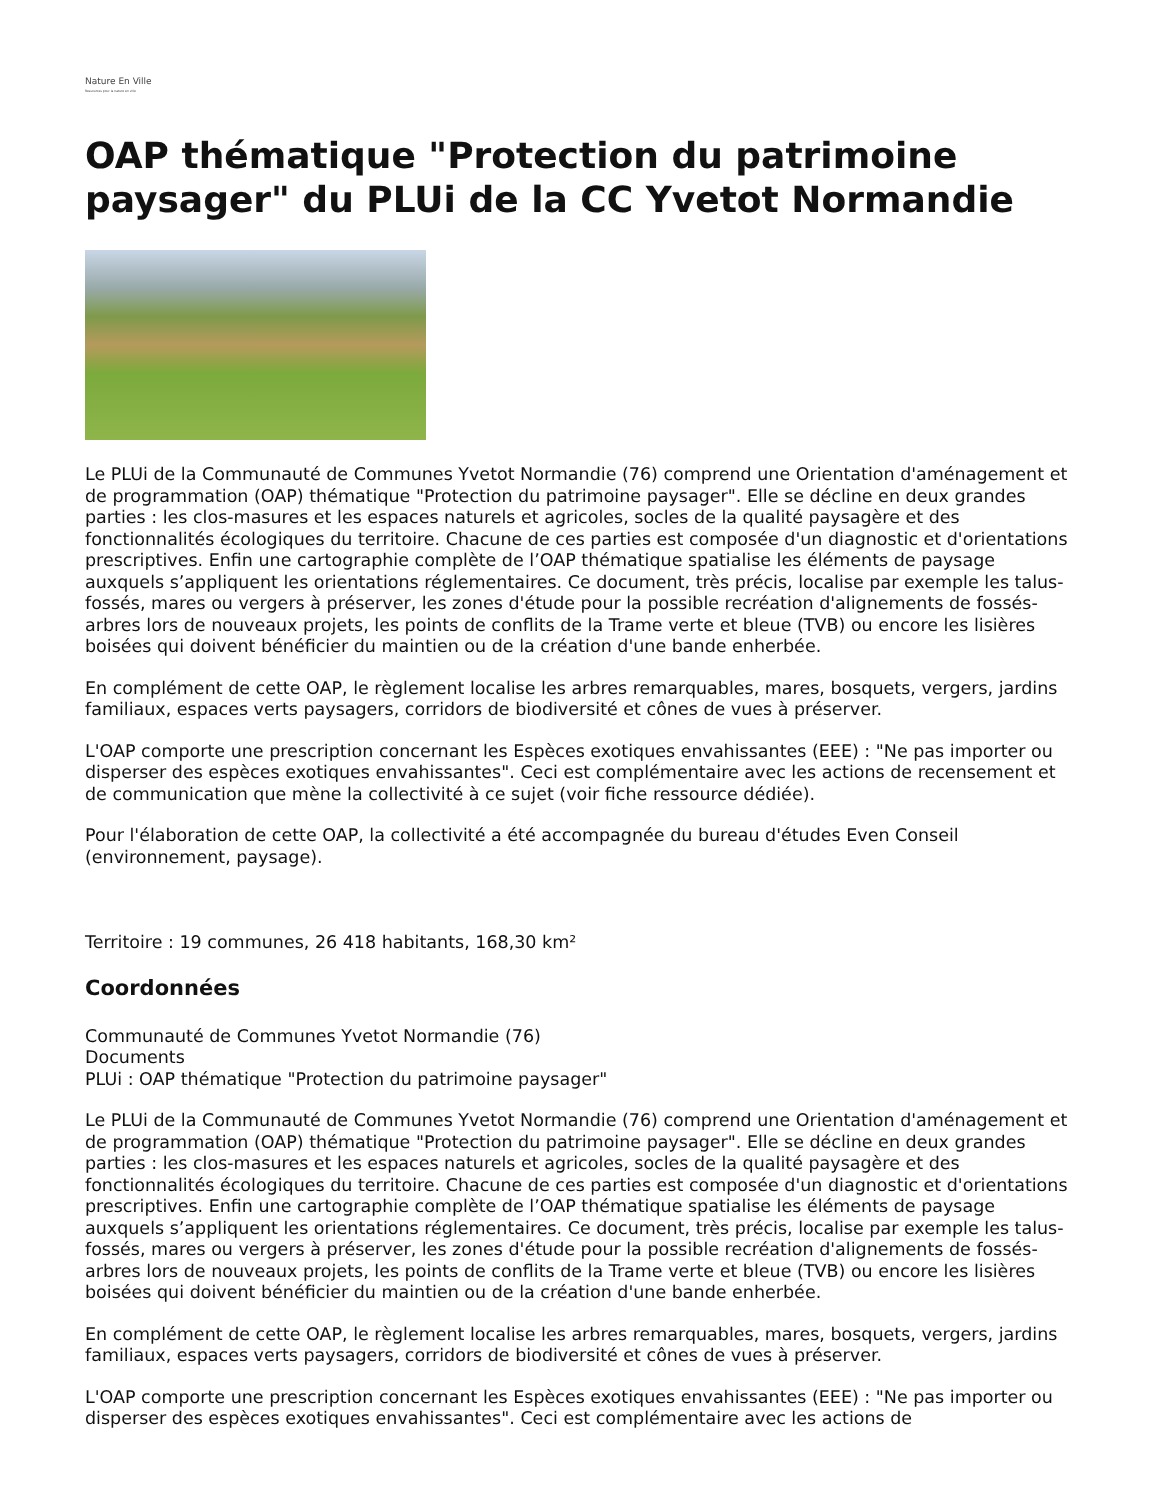Nature En Ville
Ressources pour la nature en ville
OAP thématique "Protection du patrimoine paysager" du PLUi de la CC Yvetot Normandie
Le PLUi de la Communauté de Communes Yvetot Normandie (76) comprend une Orientation d'aménagement et de programmation (OAP) thématique "Protection du patrimoine paysager". Elle se décline en deux grandes parties : les clos-masures et les espaces naturels et agricoles, socles de la qualité paysagère et des fonctionnalités écologiques du territoire. Chacune de ces parties est composée d'un diagnostic et d'orientations prescriptives. Enfin une cartographie complète de l’OAP thématique spatialise les éléments de paysage auxquels s’appliquent les orientations réglementaires. Ce document, très précis, localise par exemple les talus-fossés, mares ou vergers à préserver, les zones d'étude pour la possible recréation d'alignements de fossés-arbres lors de nouveaux projets, les points de conflits de la Trame verte et bleue (TVB) ou encore les lisières boisées qui doivent bénéficier du maintien ou de la création d'une bande enherbée.
En complément de cette OAP, le règlement localise les arbres remarquables, mares, bosquets, vergers, jardins familiaux, espaces verts paysagers, corridors de biodiversité et cônes de vues à préserver.
L'OAP comporte une prescription concernant les Espèces exotiques envahissantes (EEE) : "Ne pas importer ou disperser des espèces exotiques envahissantes". Ceci est complémentaire avec les actions de recensement et de communication que mène la collectivité à ce sujet (voir fiche ressource dédiée).
Pour l'élaboration de cette OAP, la collectivité a été accompagnée du bureau d'études Even Conseil (environnement, paysage).
Territoire : 19 communes, 26 418 habitants, 168,30 km²
Coordonnées
Communauté de Communes Yvetot Normandie (76)
Documents
PLUi : OAP thématique "Protection du patrimoine paysager"
Le PLUi de la Communauté de Communes Yvetot Normandie (76) comprend une Orientation d'aménagement et de programmation (OAP) thématique "Protection du patrimoine paysager". Elle se décline en deux grandes parties : les clos-masures et les espaces naturels et agricoles, socles de la qualité paysagère et des fonctionnalités écologiques du territoire. Chacune de ces parties est composée d'un diagnostic et d'orientations prescriptives. Enfin une cartographie complète de l’OAP thématique spatialise les éléments de paysage auxquels s’appliquent les orientations réglementaires. Ce document, très précis, localise par exemple les talus-fossés, mares ou vergers à préserver, les zones d'étude pour la possible recréation d'alignements de fossés-arbres lors de nouveaux projets, les points de conflits de la Trame verte et bleue (TVB) ou encore les lisières boisées qui doivent bénéficier du maintien ou de la création d'une bande enherbée.
En complément de cette OAP, le règlement localise les arbres remarquables, mares, bosquets, vergers, jardins familiaux, espaces verts paysagers, corridors de biodiversité et cônes de vues à préserver.
L'OAP comporte une prescription concernant les Espèces exotiques envahissantes (EEE) : "Ne pas importer ou disperser des espèces exotiques envahissantes". Ceci est complémentaire avec les actions de